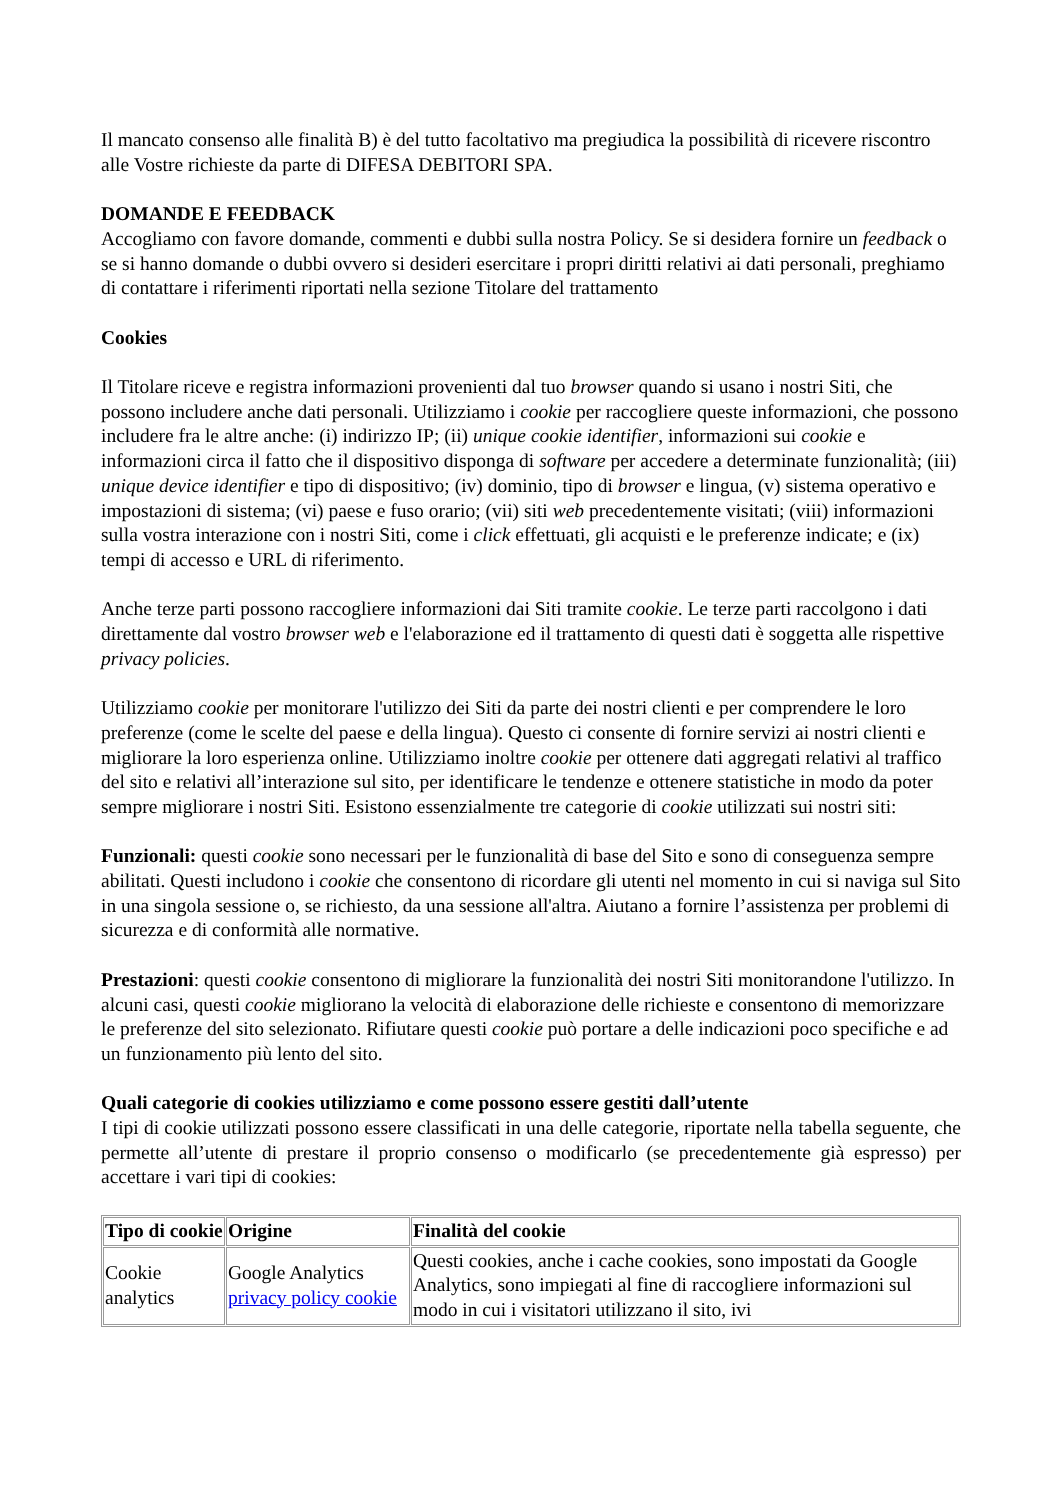Il mancato consenso alle finalità B) è del tutto facoltativo ma pregiudica la possibilità di ricevere riscontro alle Vostre richieste da parte di DIFESA DEBITORI SPA.
DOMANDE E FEEDBACK
Accogliamo con favore domande, commenti e dubbi sulla nostra Policy. Se si desidera fornire un feedback o se si hanno domande o dubbi ovvero si desideri esercitare i propri diritti relativi ai dati personali, preghiamo di contattare i riferimenti riportati nella sezione Titolare del trattamento
Cookies
Il Titolare riceve e registra informazioni provenienti dal tuo browser quando si usano i nostri Siti, che possono includere anche dati personali. Utilizziamo i cookie per raccogliere queste informazioni, che possono includere fra le altre anche: (i) indirizzo IP; (ii) unique cookie identifier, informazioni sui cookie e informazioni circa il fatto che il dispositivo disponga di software per accedere a determinate funzionalità; (iii) unique device identifier e tipo di dispositivo; (iv) dominio, tipo di browser e lingua, (v) sistema operativo e impostazioni di sistema; (vi) paese e fuso orario; (vii) siti web precedentemente visitati; (viii) informazioni sulla vostra interazione con i nostri Siti, come i click effettuati, gli acquisti e le preferenze indicate; e (ix) tempi di accesso e URL di riferimento.
Anche terze parti possono raccogliere informazioni dai Siti tramite cookie. Le terze parti raccolgono i dati direttamente dal vostro browser web e l'elaborazione ed il trattamento di questi dati è soggetta alle rispettive privacy policies.
Utilizziamo cookie per monitorare l'utilizzo dei Siti da parte dei nostri clienti e per comprendere le loro preferenze (come le scelte del paese e della lingua). Questo ci consente di fornire servizi ai nostri clienti e migliorare la loro esperienza online. Utilizziamo inoltre cookie per ottenere dati aggregati relativi al traffico del sito e relativi all’interazione sul sito, per identificare le tendenze e ottenere statistiche in modo da poter sempre migliorare i nostri Siti. Esistono essenzialmente tre categorie di cookie utilizzati sui nostri siti:
Funzionali: questi cookie sono necessari per le funzionalità di base del Sito e sono di conseguenza sempre abilitati. Questi includono i cookie che consentono di ricordare gli utenti nel momento in cui si naviga sul Sito in una singola sessione o, se richiesto, da una sessione all'altra. Aiutano a fornire l’assistenza per problemi di sicurezza e di conformità alle normative.
Prestazioni: questi cookie consentono di migliorare la funzionalità dei nostri Siti monitorandone l'utilizzo. In alcuni casi, questi cookie migliorano la velocità di elaborazione delle richieste e consentono di memorizzare le preferenze del sito selezionato. Rifiutare questi cookie può portare a delle indicazioni poco specifiche e ad un funzionamento più lento del sito.
Quali categorie di cookies utilizziamo e come possono essere gestiti dall’utente
I tipi di cookie utilizzati possono essere classificati in una delle categorie, riportate nella tabella seguente, che permette all’utente di prestare il proprio consenso o modificarlo (se precedentemente già espresso) per accettare i vari tipi di cookies:
| Tipo di cookie | Origine | Finalità del cookie |
| --- | --- | --- |
| Cookie analytics | Google Analytics privacy policy cookie | Questi cookies, anche i cache cookies, sono impostati da Google Analytics, sono impiegati al fine di raccogliere informazioni sul modo in cui i visitatori utilizzano il sito, ivi |